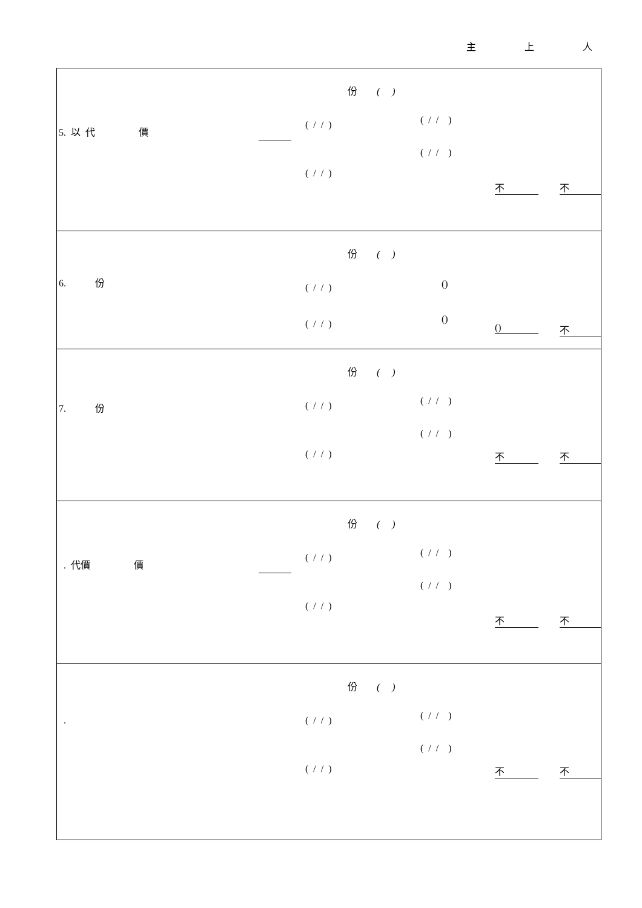主 上 人
| 份 ( ) 5. 以 代 價 ( / / ) ( / / ) ( / / ) ( / / ) 不 不 |
| 份 ( ) 6. 份 ( / / ) () ( / / ) () () 不 |
| 份 ( ) 7. 份 ( / / ) ( / / ) ( / / ) ( / / ) 不 不 |
| 份 ( ) . 代價 價 ( / / ) ( / / ) ( / / ) ( / / ) 不 不 |
| 份 ( ) . ( / / ) ( / / ) ( / / ) ( / / ) 不 不 |